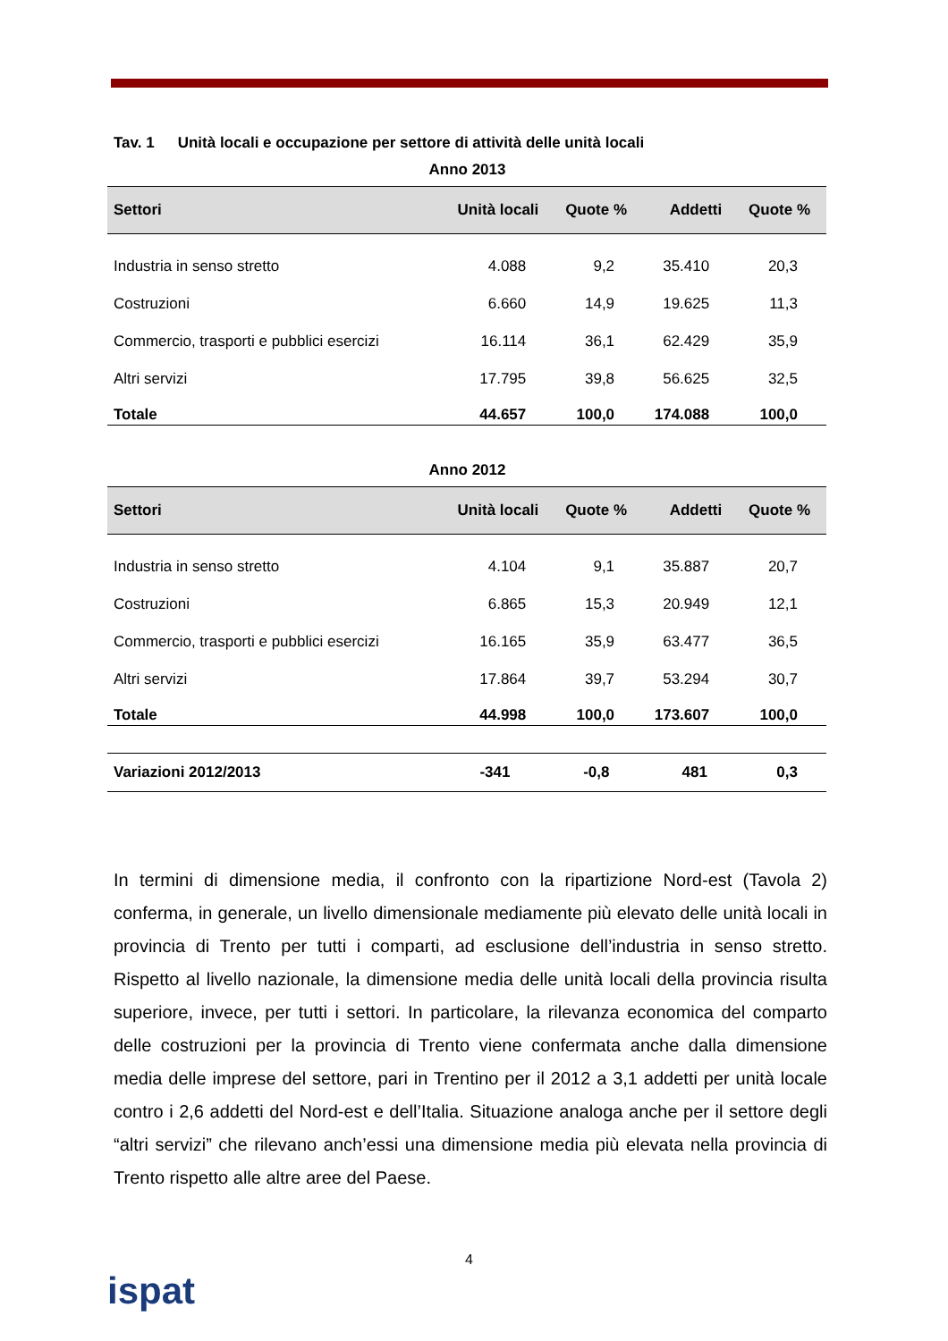Tav. 1 Unità locali e occupazione per settore di attività delle unità locali
Anno 2013
| Settori | Unità locali | Quote % | Addetti | Quote % |
| --- | --- | --- | --- | --- |
| Industria in senso stretto | 4.088 | 9,2 | 35.410 | 20,3 |
| Costruzioni | 6.660 | 14,9 | 19.625 | 11,3 |
| Commercio, trasporti e pubblici esercizi | 16.114 | 36,1 | 62.429 | 35,9 |
| Altri servizi | 17.795 | 39,8 | 56.625 | 32,5 |
| Totale | 44.657 | 100,0 | 174.088 | 100,0 |
Anno 2012
| Settori | Unità locali | Quote % | Addetti | Quote % |
| --- | --- | --- | --- | --- |
| Industria in senso stretto | 4.104 | 9,1 | 35.887 | 20,7 |
| Costruzioni | 6.865 | 15,3 | 20.949 | 12,1 |
| Commercio, trasporti e pubblici esercizi | 16.165 | 35,9 | 63.477 | 36,5 |
| Altri servizi | 17.864 | 39,7 | 53.294 | 30,7 |
| Totale | 44.998 | 100,0 | 173.607 | 100,0 |
| Variazioni 2012/2013 | -341 | -0,8 | 481 | 0,3 |
In termini di dimensione media, il confronto con la ripartizione Nord-est (Tavola 2) conferma, in generale, un livello dimensionale mediamente più elevato delle unità locali in provincia di Trento per tutti i comparti, ad esclusione dell’industria in senso stretto. Rispetto al livello nazionale, la dimensione media delle unità locali della provincia risulta superiore, invece, per tutti i settori. In particolare, la rilevanza economica del comparto delle costruzioni per la provincia di Trento viene confermata anche dalla dimensione media delle imprese del settore, pari in Trentino per il 2012 a 3,1 addetti per unità locale contro i 2,6 addetti del Nord-est e dell’Italia. Situazione analoga anche per il settore degli “altri servizi” che rilevano anch’essi una dimensione media più elevata nella provincia di Trento rispetto alle altre aree del Paese.
4
ispat